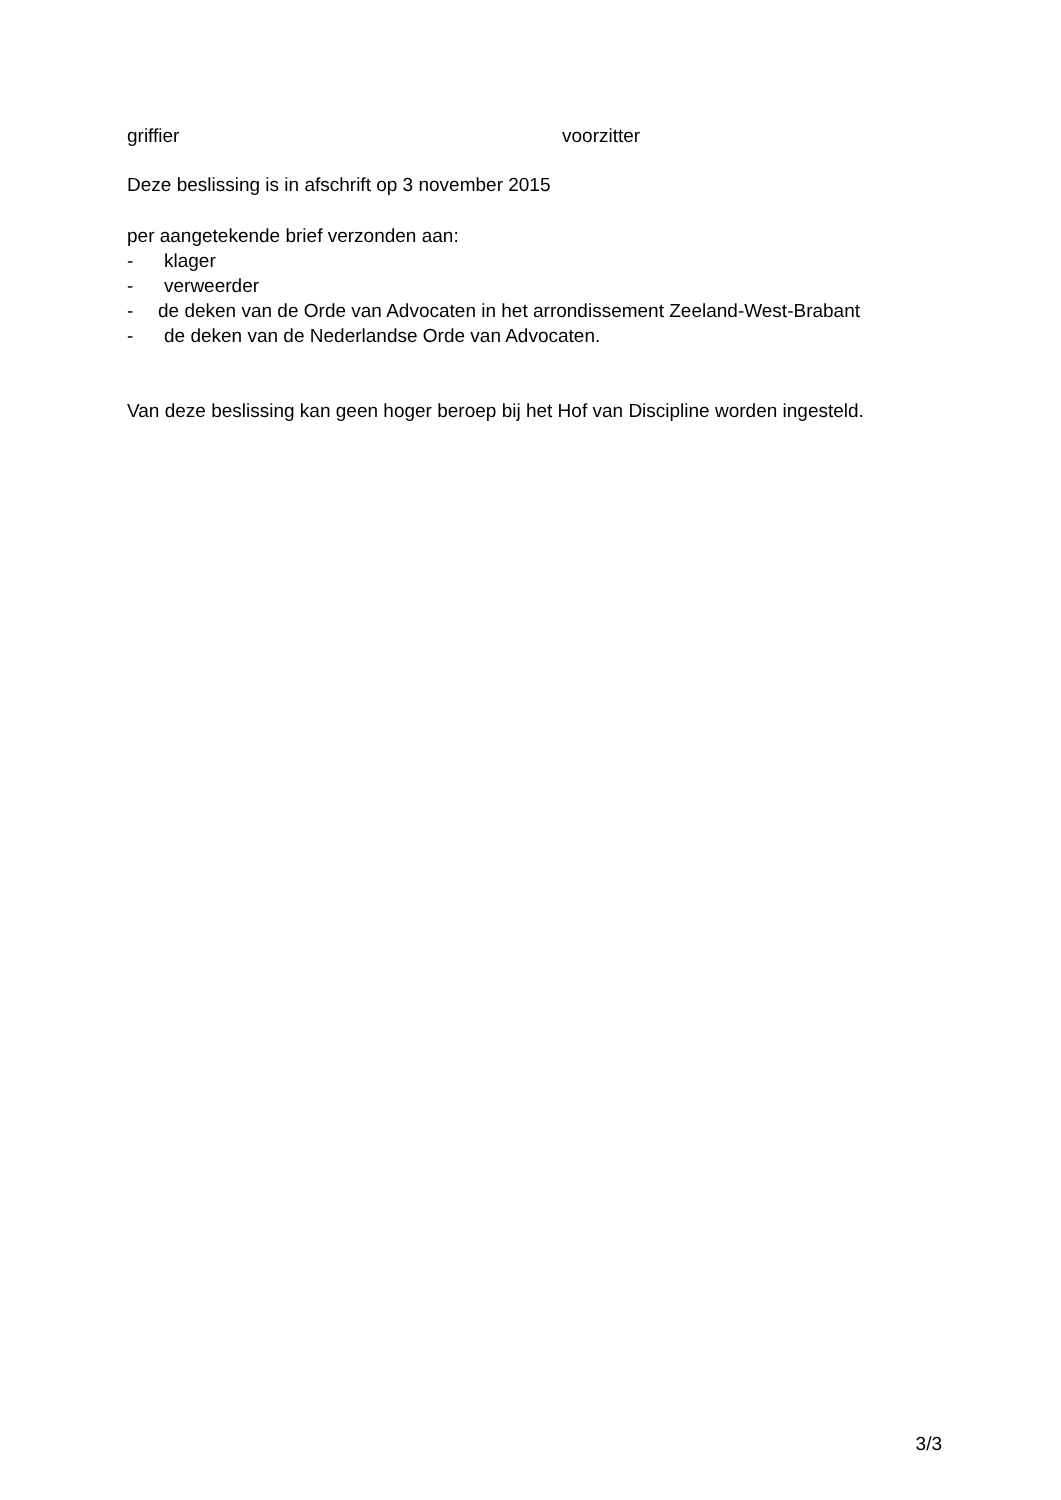griffier voorzitter
Deze beslissing is in afschrift op 3 november 2015
per aangetekende brief verzonden aan:
- klager
- verweerder
- de deken van de Orde van Advocaten in het arrondissement Zeeland-West-Brabant
- de deken van de Nederlandse Orde van Advocaten.
Van deze beslissing kan geen hoger beroep bij het Hof van Discipline worden ingesteld.
3/3